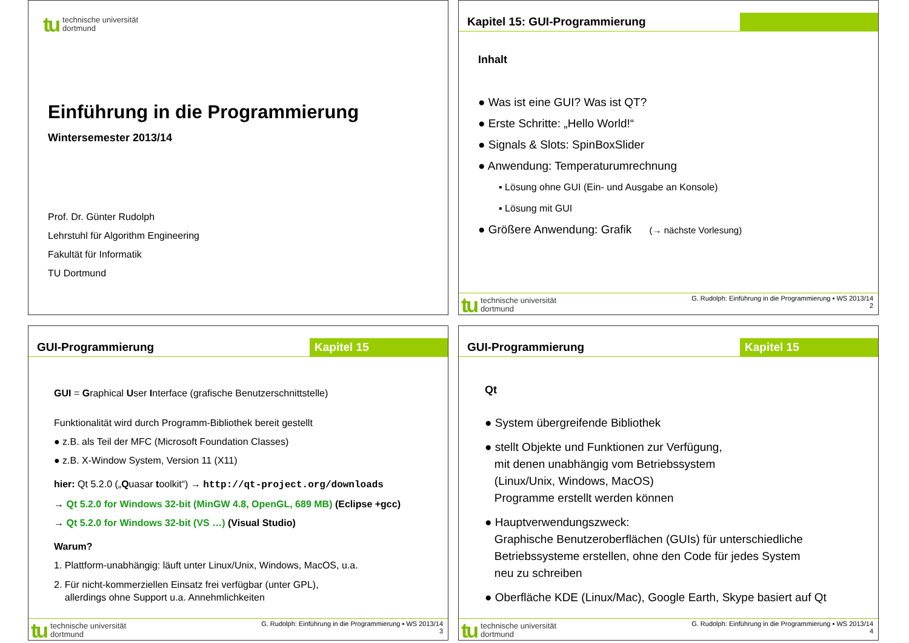tu technische universität
dortmund
Einführung in die Programmierung
Wintersemester 2013/14
Prof. Dr. Günter Rudolph
Lehrstuhl für Algorithm Engineering
Fakultät für Informatik
TU Dortmund
Kapitel 15: GUI-Programmierung
Inhalt
● Was ist eine GUI? Was ist QT?
● Erste Schritte: „Hello World!“
● Signals & Slots: SpinBoxSlider
● Anwendung: Temperaturumrechnung
▪ Lösung ohne GUI (Ein- und Ausgabe an Konsole)
▪ Lösung mit GUI
● Größere Anwendung: Grafik (→ nächste Vorlesung)
tu technische universität
dortmund
G. Rudolph: Einführung in die Programmierung ▪ WS 2013/14
2
GUI-Programmierung Kapitel 15
GUI = Graphical User Interface (grafische Benutzerschnittstelle)
Funktionalität wird durch Programm-Bibliothek bereit gestellt
● z.B. als Teil der MFC (Microsoft Foundation Classes)
● z.B. X-Window System, Version 11 (X11)
hier: Qt 5.2.0 („Quasar toolkit“) → http://qt-project.org/downloads
→ Qt 5.2.0 for Windows 32-bit (MinGW 4.8, OpenGL, 689 MB) (Eclipse +gcc)
→ Qt 5.2.0 for Windows 32-bit (VS …) (Visual Studio)
Warum?
1. Plattform-unabhängig: läuft unter Linux/Unix, Windows, MacOS, u.a.
2. Für nicht-kommerziellen Einsatz frei verfügbar (unter GPL),
allerdings ohne Support u.a. Annehmlichkeiten
tu technische universität
dortmund
G. Rudolph: Einführung in die Programmierung ▪ WS 2013/14
3
GUI-Programmierung Kapitel 15
Qt
● System übergreifende Bibliothek
● stellt Objekte und Funktionen zur Verfügung,
mit denen unabhängig vom Betriebssystem
(Linux/Unix, Windows, MacOS)
Programme erstellt werden können
● Hauptverwendungszweck:
Graphische Benutzeroberflächen (GUIs) für unterschiedliche
Betriebssysteme erstellen, ohne den Code für jedes System
neu zu schreiben
● Oberfläche KDE (Linux/Mac), Google Earth, Skype basiert auf Qt
tu technische universität
dortmund
G. Rudolph: Einführung in die Programmierung ▪ WS 2013/14
4